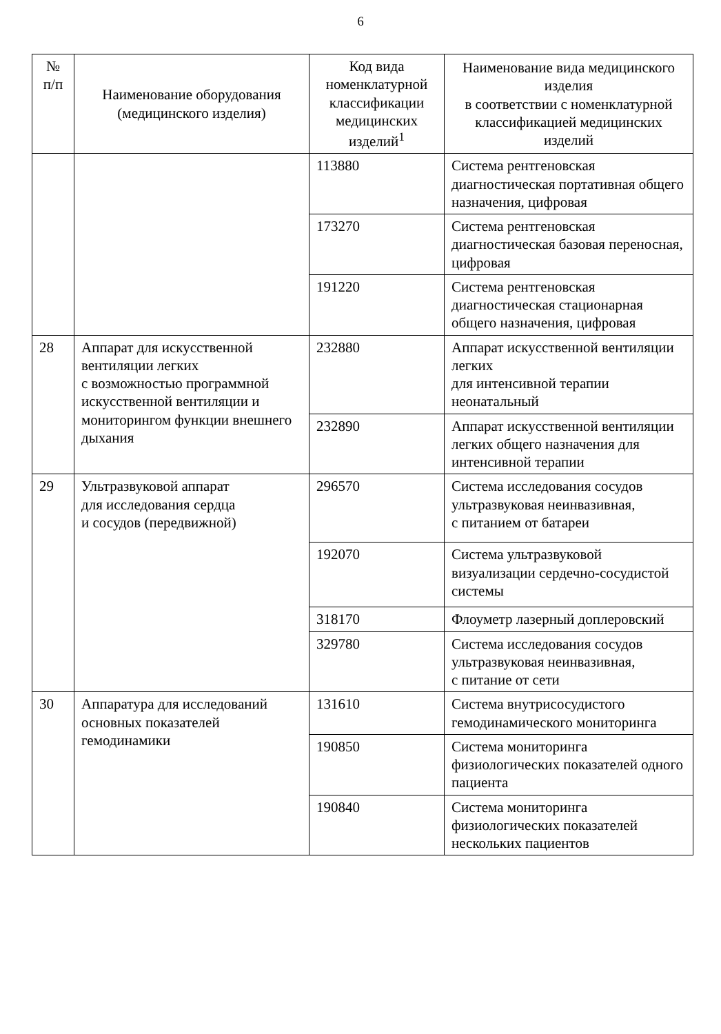6
| № п/п | Наименование оборудования (медицинского изделия) | Код вида номенклатурной классификации медицинских изделий<sup>1</sup> | Наименование вида медицинского изделия в соответствии с номенклатурной классификацией медицинских изделий |
| --- | --- | --- | --- |
| | | 113880 | Система рентгеновская диагностическая портативная общего назначения, цифровая |
| | | 173270 | Система рентгеновская диагностическая базовая переносная, цифровая |
| | | 191220 | Система рентгеновская диагностическая стационарная общего назначения, цифровая |
| 28 | Аппарат для искусственной вентиляции легких с возможностью программной искусственной вентиляции и мониторингом функции внешнего дыхания | 232880 | Аппарат искусственной вентиляции легких для интенсивной терапии неонатальный |
| | | 232890 | Аппарат искусственной вентиляции легких общего назначения для интенсивной терапии |
| 29 | Ультразвуковой аппарат для исследования сердца и сосудов (передвижной) | 296570 | Система исследования сосудов ультразвуковая неинвазивная, с питанием от батареи |
| | | 192070 | Система ультразвуковой визуализации сердечно-сосудистой системы |
| | | 318170 | Флоуметр лазерный доплеровский |
| | | 329780 | Система исследования сосудов ультразвуковая неинвазивная, с питание от сети |
| 30 | Аппаратура для исследований основных показателей гемодинамики | 131610 | Система внутрисосудистого гемодинамического мониторинга |
| | | 190850 | Система мониторинга физиологических показателей одного пациента |
| | | 190840 | Система мониторинга физиологических показателей нескольких пациентов |